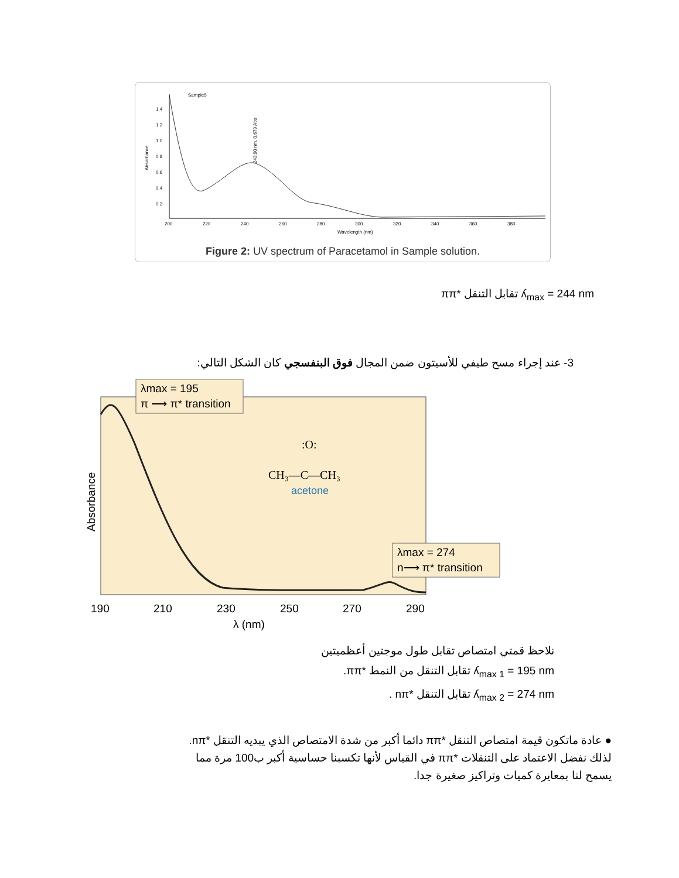Sample5
1.4
1.2
1.0
0.8
0.6
0.4
0.2
200
220
240
260
280
300
320
340
360
380
Wavelength (nm)
Absorbance
243.90 nm, 0.679 Abs
Figure 2: UV spectrum of Paracetamol in Sample solution.
ʎ<sub>max</sub> = 244 nm تقابل التنقل *ππ
3- عند إجراء مسح طيفي للأسيتون ضمن المجال فوق البنفسجي كان الشكل التالي:
λmax = 195
π ⟶ π* transition
λmax = 274
n⟶ π* transition
:O:
CH₃—C—CH₃
acetone
Absorbance
190
210
230
250
270
290
λ (nm)
نلاحظ قمتي امتصاص تقابل طول موجتين أعظميتين
ʎ<sub>max 1</sub> = 195 nm تقابل التنقل من النمط *ππ.
ʎ<sub>max 2</sub> = 274 nm تقابل التنقل *nπ .
● عادة ماتكون قيمة امتصاص التنقل *ππ دائما أكبر من شدة الامتصاص الذي يبديه التنقل *nπ.
لذلك نفضل الاعتماد على التنقلات *ππ في القياس لأنها تكسبنا حساسية أكبر ب100 مرة مما
يسمح لنا بمعايرة كميات وتراكيز صغيرة جدا.